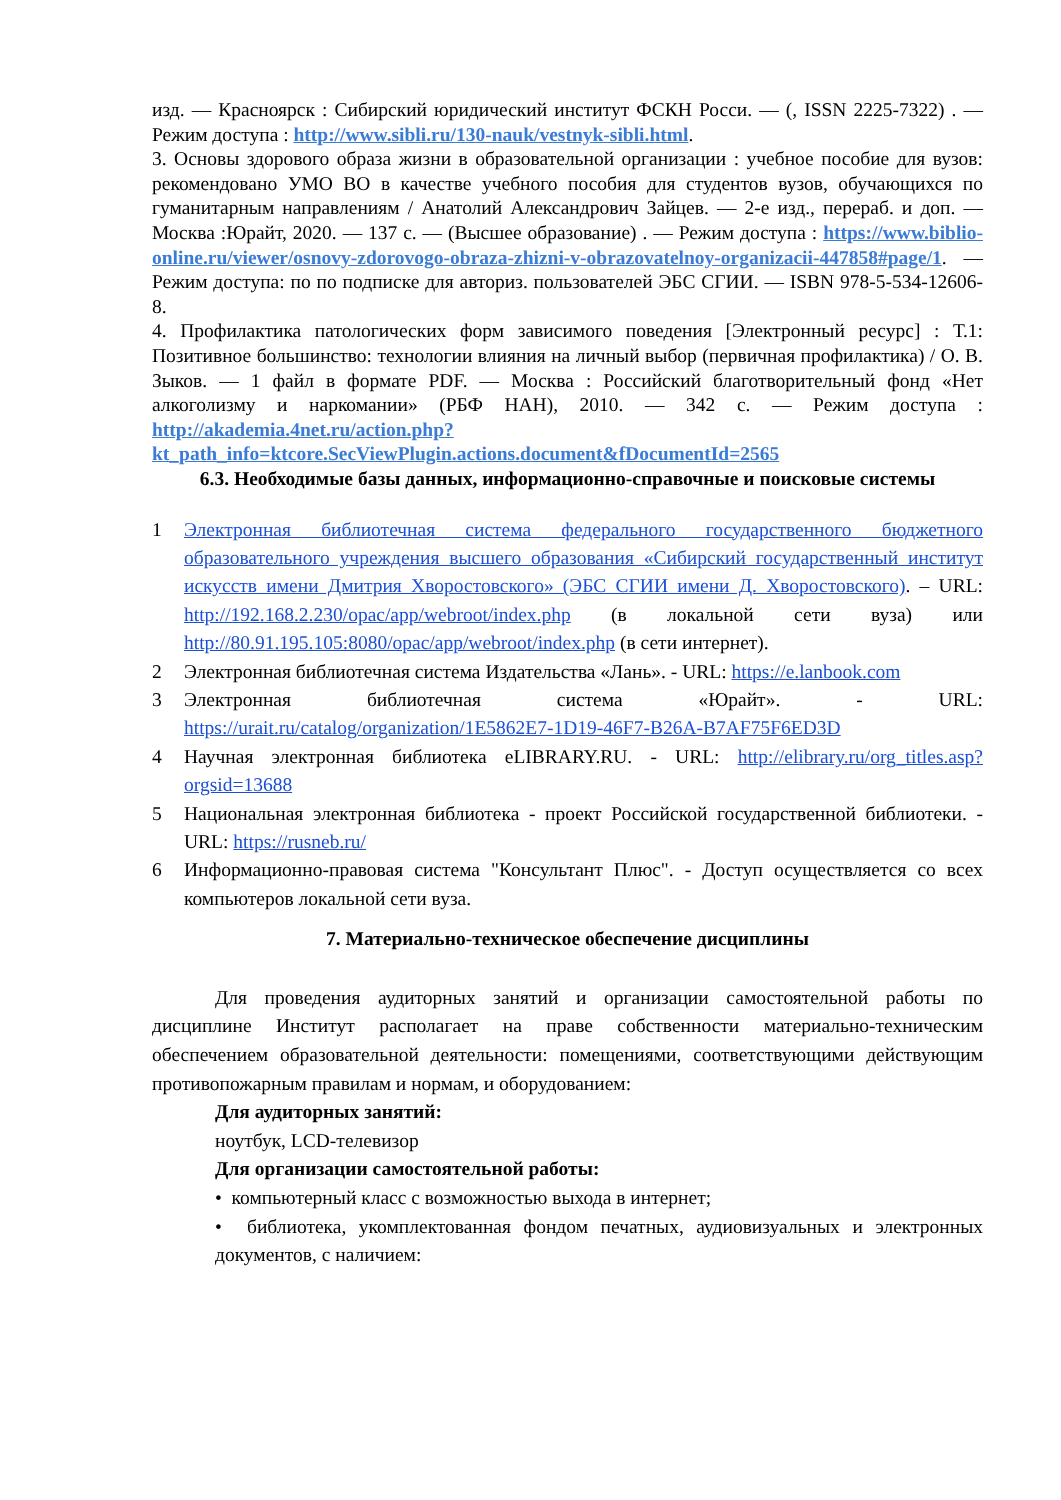изд. — Красноярск : Сибирский юридический институт ФСКН Росси. — (, ISSN 2225-7322) . — Режим доступа : http://www.sibli.ru/130-nauk/vestnyk-sibli.html.
3. Основы здорового образа жизни в образовательной организации : учебное пособие для вузов: рекомендовано УМО ВО в качестве учебного пособия для студентов вузов, обучающихся по гуманитарным направлениям / Анатолий Александрович Зайцев. — 2-е изд., перераб. и доп. — Москва :Юрайт, 2020. — 137 с. — (Высшее образование) . — Режим доступа : https://www.biblio-online.ru/viewer/osnovy-zdorovogo-obraza-zhizni-v-obrazovatelnoy-organizacii-447858#page/1. — Режим доступа: по по подписке для авториз. пользователей ЭБС СГИИ. — ISBN 978-5-534-12606-8.
4. Профилактика патологических форм зависимого поведения [Электронный ресурс] : Т.1: Позитивное большинство: технологии влияния на личный выбор (первичная профилактика) / О. В. Зыков. — 1 файл в формате PDF. — Москва : Российский благотворительный фонд «Нет алкоголизму и наркомании» (РБФ НАН), 2010. — 342 с. — Режим доступа : http://akademia.4net.ru/action.php?kt_path_info=ktcore.SecViewPlugin.actions.document&fDocumentId=2565
6.3. Необходимые базы данных, информационно-справочные и поисковые системы
1 Электронная библиотечная система федерального государственного бюджетного образовательного учреждения высшего образования «Сибирский государственный институт искусств имени Дмитрия Хворостовского» (ЭБС СГИИ имени Д. Хворостовского). – URL: http://192.168.2.230/opac/app/webroot/index.php (в локальной сети вуза) или http://80.91.195.105:8080/opac/app/webroot/index.php (в сети интернет).
2 Электронная библиотечная система Издательства «Лань». - URL: https://e.lanbook.com
3 Электронная библиотечная система «Юрайт». - URL: https://urait.ru/catalog/organization/1E5862E7-1D19-46F7-B26A-B7AF75F6ED3D
4 Научная электронная библиотека eLIBRARY.RU. - URL: http://elibrary.ru/org_titles.asp?orgsid=13688
5 Национальная электронная библиотека - проект Российской государственной библиотеки. - URL: https://rusneb.ru/
6 Информационно-правовая система "Консультант Плюс". - Доступ осуществляется со всех компьютеров локальной сети вуза.
7. Материально-техническое обеспечение дисциплины
Для проведения аудиторных занятий и организации самостоятельной работы по дисциплине Институт располагает на праве собственности материально-техническим обеспечением образовательной деятельности: помещениями, соответствующими действующим противопожарным правилам и нормам, и оборудованием:
Для аудиторных занятий:
ноутбук, LCD-телевизор
Для организации самостоятельной работы:
• компьютерный класс с возможностью выхода в интернет;
• библиотека, укомплектованная фондом печатных, аудиовизуальных и электронных документов, с наличием: